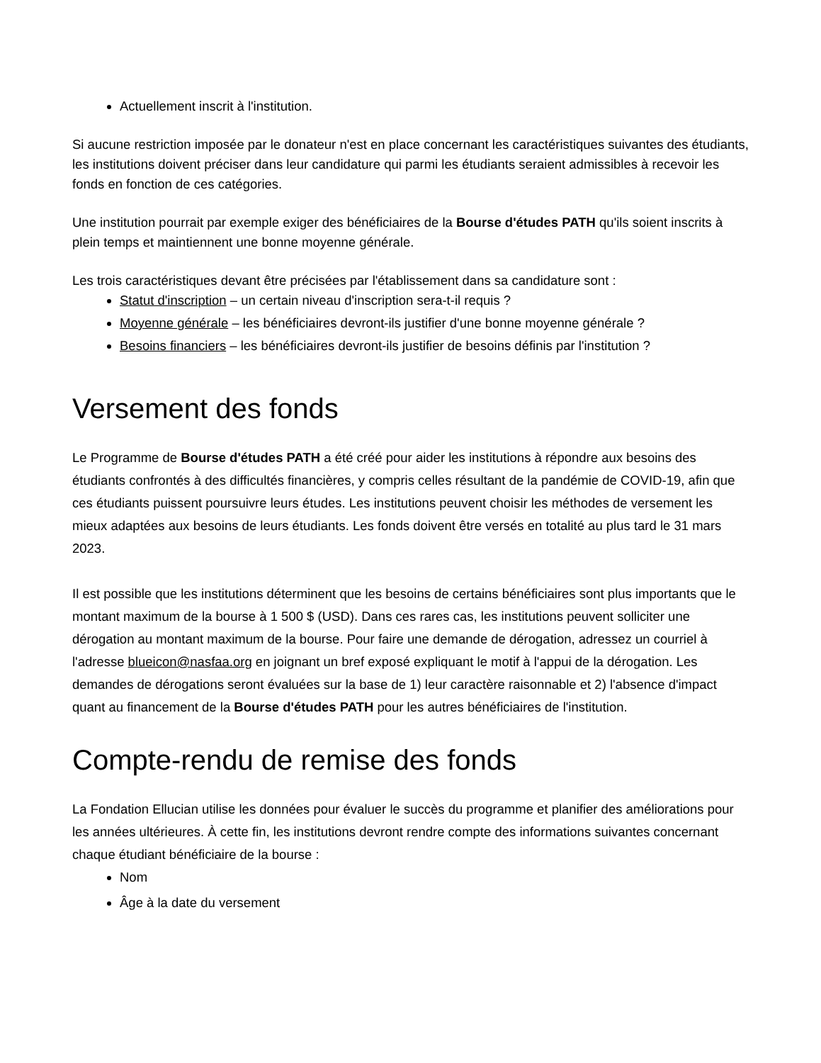Actuellement inscrit à l'institution.
Si aucune restriction imposée par le donateur n'est en place concernant les caractéristiques suivantes des étudiants, les institutions doivent préciser dans leur candidature qui parmi les étudiants seraient admissibles à recevoir les fonds en fonction de ces catégories.
Une institution pourrait par exemple exiger des bénéficiaires de la Bourse d'études PATH qu'ils soient inscrits à plein temps et maintiennent une bonne moyenne générale.
Les trois caractéristiques devant être précisées par l'établissement dans sa candidature sont :
Statut d'inscription – un certain niveau d'inscription sera-t-il requis ?
Moyenne générale – les bénéficiaires devront-ils justifier d'une bonne moyenne générale ?
Besoins financiers – les bénéficiaires devront-ils justifier de besoins définis par l'institution ?
Versement des fonds
Le Programme de Bourse d'études PATH a été créé pour aider les institutions à répondre aux besoins des étudiants confrontés à des difficultés financières, y compris celles résultant de la pandémie de COVID-19, afin que ces étudiants puissent poursuivre leurs études. Les institutions peuvent choisir les méthodes de versement les mieux adaptées aux besoins de leurs étudiants. Les fonds doivent être versés en totalité au plus tard le 31 mars 2023.
Il est possible que les institutions déterminent que les besoins de certains bénéficiaires sont plus importants que le montant maximum de la bourse à 1 500 $ (USD). Dans ces rares cas, les institutions peuvent solliciter une dérogation au montant maximum de la bourse. Pour faire une demande de dérogation, adressez un courriel à l'adresse blueicon@nasfaa.org en joignant un bref exposé expliquant le motif à l'appui de la dérogation. Les demandes de dérogations seront évaluées sur la base de 1) leur caractère raisonnable et 2) l'absence d'impact quant au financement de la Bourse d'études PATH pour les autres bénéficiaires de l'institution.
Compte-rendu de remise des fonds
La Fondation Ellucian utilise les données pour évaluer le succès du programme et planifier des améliorations pour les années ultérieures. À cette fin, les institutions devront rendre compte des informations suivantes concernant chaque étudiant bénéficiaire de la bourse :
Nom
Âge à la date du versement